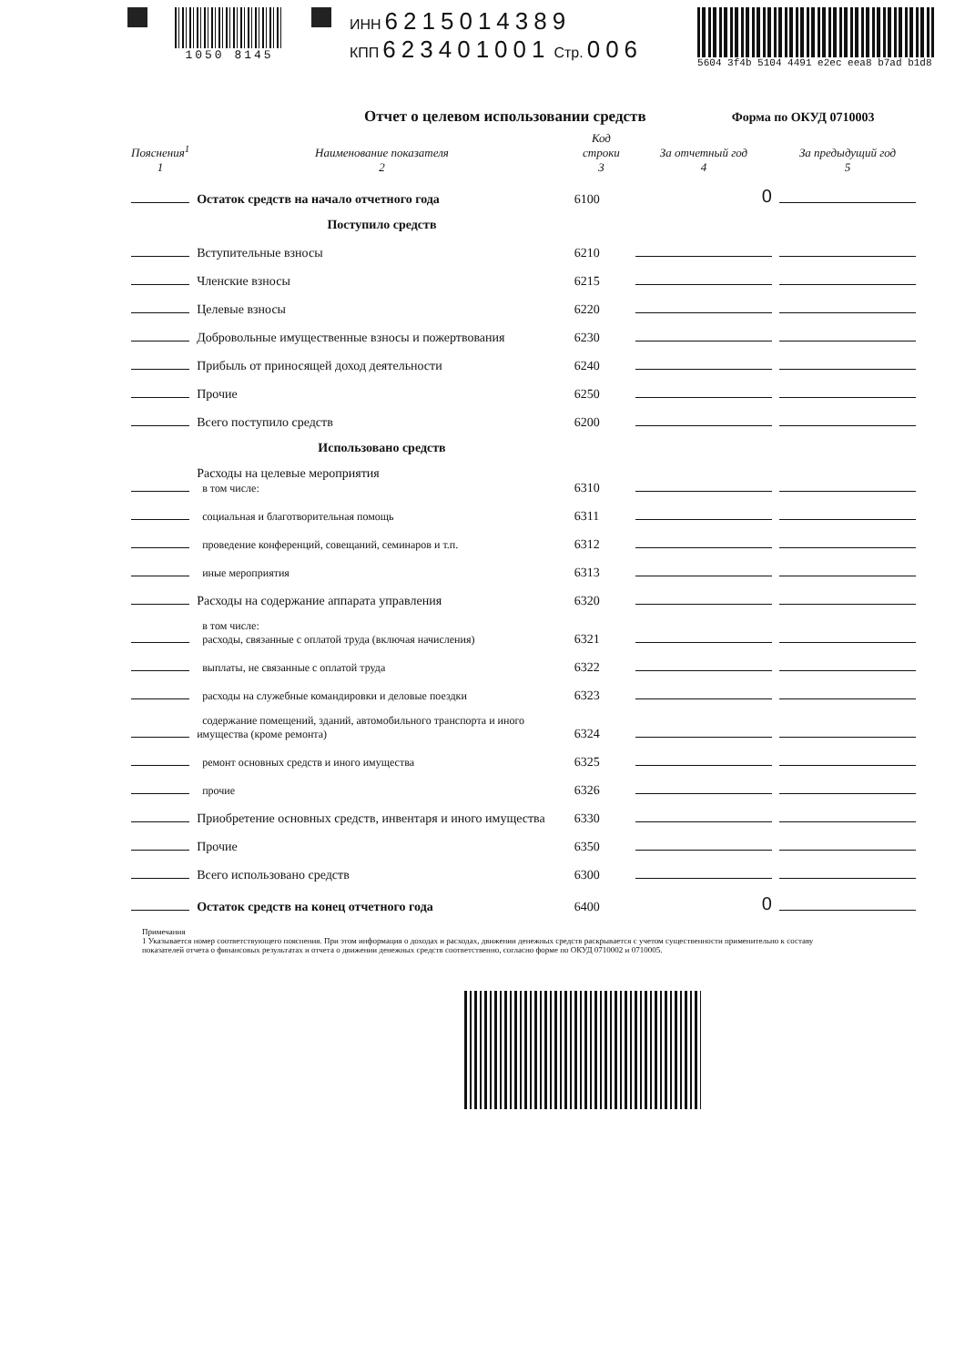1050 8145
ИНН 6215014389
КПП 623401001 Стр. 006
5604 3f4b 5104 4491 e2ec eea8 b7ad b1d8
Отчет о целевом использовании средств
Форма по ОКУД 0710003
| Пояснения<sup>1</sup> 1 | Наименование показателя 2 | Код строки 3 | За отчетный год 4 | За предыдущий год 5 |
| --- | --- | --- | --- | --- |
| | Остаток средств на начало отчетного года | 6100 | 0 | |
| | Поступило средств | | | |
| | Вступительные взносы | 6210 | | |
| | Членские взносы | 6215 | | |
| | Целевые взносы | 6220 | | |
| | Добровольные имущественные взносы и пожертвования | 6230 | | |
| | Прибыль от приносящей доход деятельности | 6240 | | |
| | Прочие | 6250 | | |
| | Всего поступило средств | 6200 | | |
| | Использовано средств | | | |
| | Расходы на целевые мероприятия в том числе: | 6310 | | |
| | социальная и благотворительная помощь | 6311 | | |
| | проведение конференций, совещаний, семинаров и т.п. | 6312 | | |
| | иные мероприятия | 6313 | | |
| | Расходы на содержание аппарата управления | 6320 | | |
| | в том числе: расходы, связанные с оплатой труда (включая начисления) | 6321 | | |
| | выплаты, не связанные с оплатой труда | 6322 | | |
| | расходы на служебные командировки и деловые поездки | 6323 | | |
| | содержание помещений, зданий, автомобильного транспорта и иного имущества (кроме ремонта) | 6324 | | |
| | ремонт основных средств и иного имущества | 6325 | | |
| | прочие | 6326 | | |
| | Приобретение основных средств, инвентаря и иного имущества | 6330 | | |
| | Прочие | 6350 | | |
| | Всего использовано средств | 6300 | | |
| | Остаток средств на конец отчетного года | 6400 | 0 | |
Примечания
1 Указывается номер соответствующего пояснения. При этом информация о доходах и расходах, движении денежных средств раскрывается с учетом существенности применительно к составу показателей отчета о финансовых результатах и отчета о движении денежных средств соответственно, согласно форме по ОКУД 0710002 и 0710005.